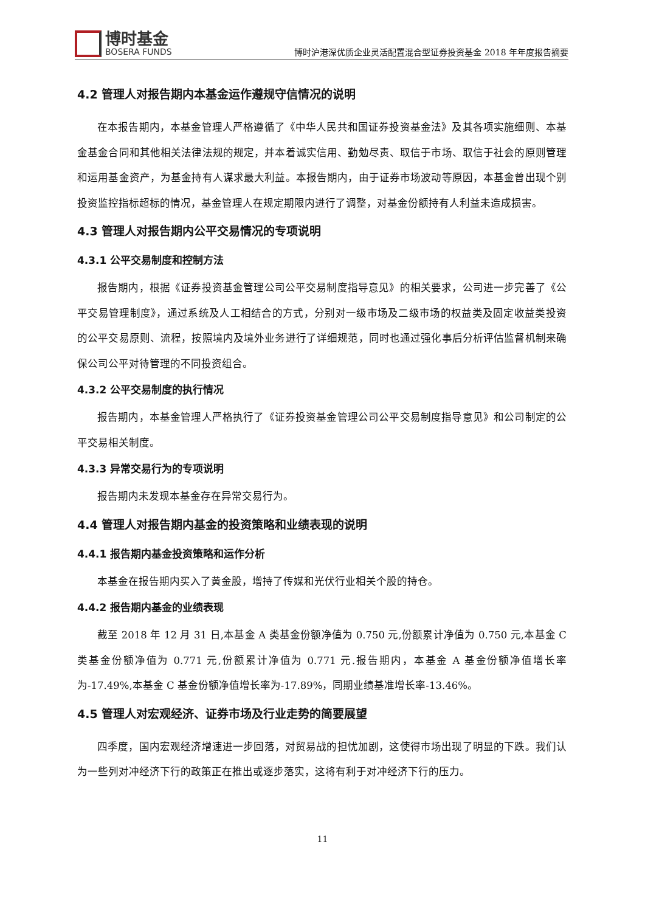博时基金
BOSERA FUNDS
博时沪港深优质企业灵活配置混合型证券投资基金 2018 年年度报告摘要
4.2 管理人对报告期内本基金运作遵规守信情况的说明
在本报告期内，本基金管理人严格遵循了《中华人民共和国证券投资基金法》及其各项实施细则、本基金基金合同和其他相关法律法规的规定，并本着诚实信用、勤勉尽责、取信于市场、取信于社会的原则管理和运用基金资产，为基金持有人谋求最大利益。本报告期内，由于证券市场波动等原因，本基金曾出现个别投资监控指标超标的情况，基金管理人在规定期限内进行了调整，对基金份额持有人利益未造成损害。
4.3 管理人对报告期内公平交易情况的专项说明
4.3.1 公平交易制度和控制方法
报告期内，根据《证券投资基金管理公司公平交易制度指导意见》的相关要求，公司进一步完善了《公平交易管理制度》，通过系统及人工相结合的方式，分别对一级市场及二级市场的权益类及固定收益类投资的公平交易原则、流程，按照境内及境外业务进行了详细规范，同时也通过强化事后分析评估监督机制来确保公司公平对待管理的不同投资组合。
4.3.2 公平交易制度的执行情况
报告期内，本基金管理人严格执行了《证券投资基金管理公司公平交易制度指导意见》和公司制定的公平交易相关制度。
4.3.3 异常交易行为的专项说明
报告期内未发现本基金存在异常交易行为。
4.4 管理人对报告期内基金的投资策略和业绩表现的说明
4.4.1 报告期内基金投资策略和运作分析
本基金在报告期内买入了黄金股，增持了传媒和光伏行业相关个股的持仓。
4.4.2 报告期内基金的业绩表现
截至 2018 年 12 月 31 日,本基金 A 类基金份额净值为 0.750 元,份额累计净值为 0.750 元,本基金 C 类基金份额净值为 0.771 元,份额累计净值为 0.771 元.报告期内，本基金 A 基金份额净值增长率为-17.49%,本基金 C 基金份额净值增长率为-17.89%，同期业绩基准增长率-13.46%。
4.5 管理人对宏观经济、证券市场及行业走势的简要展望
四季度，国内宏观经济增速进一步回落，对贸易战的担忧加剧，这使得市场出现了明显的下跌。我们认为一些列对冲经济下行的政策正在推出或逐步落实，这将有利于对冲经济下行的压力。
11